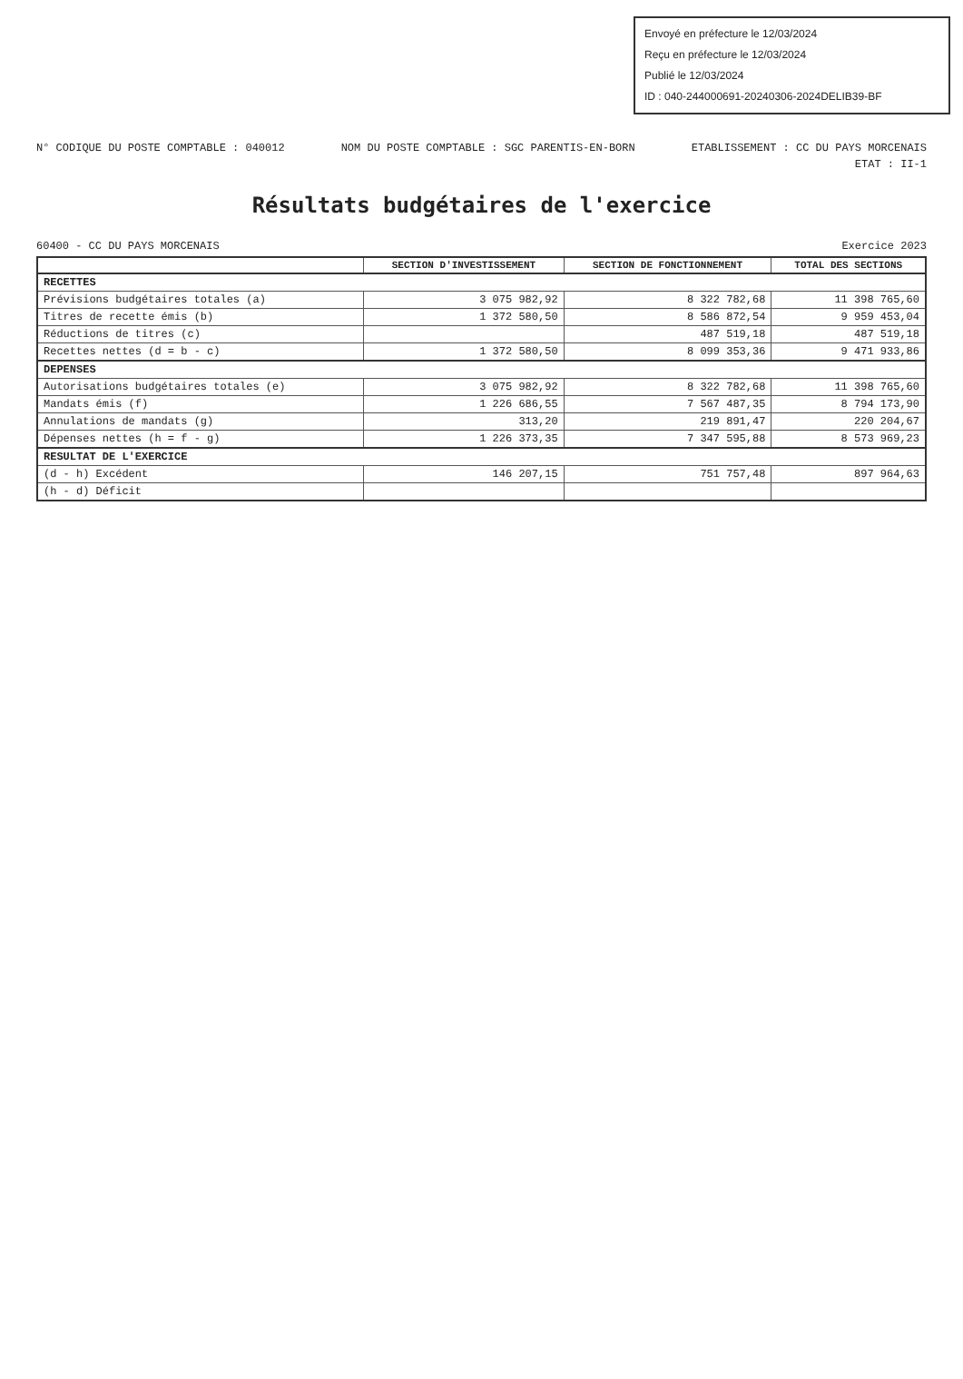Envoyé en préfecture le 12/03/2024
Reçu en préfecture le 12/03/2024
Publié le 12/03/2024
ID : 040-244000691-20240306-2024DELIB39-BF
N° CODIQUE DU POSTE COMPTABLE : 040012 NOM DU POSTE COMPTABLE : SGC PARENTIS-EN-BORN ETABLISSEMENT : CC DU PAYS MORCENAIS
ETAT : II-1
Résultats budgétaires de l'exercice
60400 - CC DU PAYS MORCENAIS Exercice 2023
| | SECTION D'INVESTISSEMENT | SECTION DE FONCTIONNEMENT | TOTAL DES SECTIONS |
| --- | --- | --- | --- |
| RECETTES | | | |
| Prévisions budgétaires totales (a) | 3 075 982,92 | 8 322 782,68 | 11 398 765,60 |
| Titres de recette émis (b) | 1 372 580,50 | 8 586 872,54 | 9 959 453,04 |
| Réductions de titres (c) | | 487 519,18 | 487 519,18 |
| Recettes nettes (d = b - c) | 1 372 580,50 | 8 099 353,36 | 9 471 933,86 |
| DEPENSES | | | |
| Autorisations budgétaires totales (e) | 3 075 982,92 | 8 322 782,68 | 11 398 765,60 |
| Mandats émis (f) | 1 226 686,55 | 7 567 487,35 | 8 794 173,90 |
| Annulations de mandats (g) | 313,20 | 219 891,47 | 220 204,67 |
| Dépenses nettes (h = f - g) | 1 226 373,35 | 7 347 595,88 | 8 573 969,23 |
| RESULTAT DE L'EXERCICE | | | |
| (d - h) Excédent | 146 207,15 | 751 757,48 | 897 964,63 |
| (h - d) Déficit | | | |